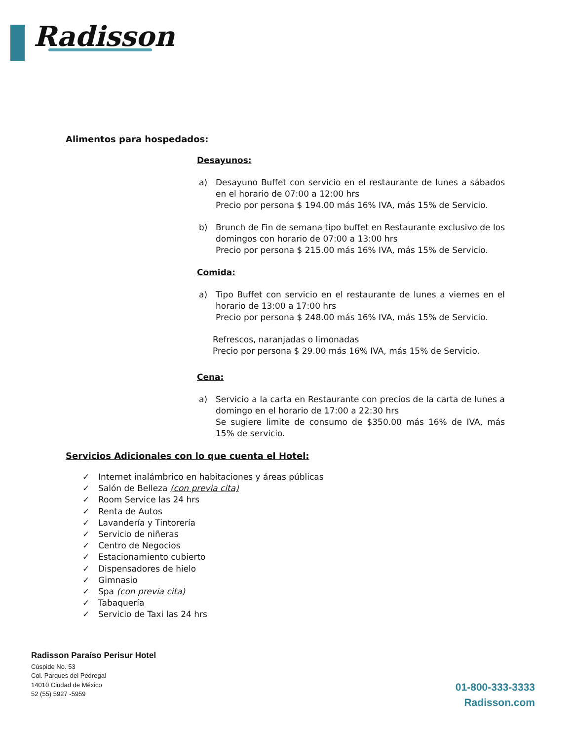Radisson
Alimentos para hospedados:
Desayunos:
a) Desayuno Buffet con servicio en el restaurante de lunes a sábados en el horario de 07:00 a 12:00 hrs
Precio por persona $ 194.00 más 16% IVA, más 15% de Servicio.
b) Brunch de Fin de semana tipo buffet en Restaurante exclusivo de los domingos con horario de 07:00 a 13:00 hrs
Precio por persona $ 215.00 más 16% IVA, más 15% de Servicio.
Comida:
a) Tipo Buffet con servicio en el restaurante de lunes a viernes en el horario de 13:00 a 17:00 hrs
Precio por persona $ 248.00 más 16% IVA, más 15% de Servicio.
Refrescos, naranjadas o limonadas
Precio por persona $ 29.00 más 16% IVA, más 15% de Servicio.
Cena:
a) Servicio a la carta en Restaurante con precios de la carta de lunes a domingo en el horario de 17:00 a 22:30 hrs
Se sugiere limite de consumo de $350.00 más 16% de IVA, más 15% de servicio.
Servicios Adicionales con lo que cuenta el Hotel:
✓ Internet inalámbrico en habitaciones y áreas públicas
✓ Salón de Belleza (con previa cita)
✓ Room Service las 24 hrs
✓ Renta de Autos
✓ Lavandería y Tintorería
✓ Servicio de niñeras
✓ Centro de Negocios
✓ Estacionamiento cubierto
✓ Dispensadores de hielo
✓ Gimnasio
✓ Spa (con previa cita)
✓ Tabaquería
✓ Servicio de Taxi las 24 hrs
Radisson Paraíso Perisur Hotel
Cúspide No. 53
Col. Parques del Pedregal
14010 Ciudad de México
52 (55) 5927 -5959
01-800-333-3333
Radisson.com